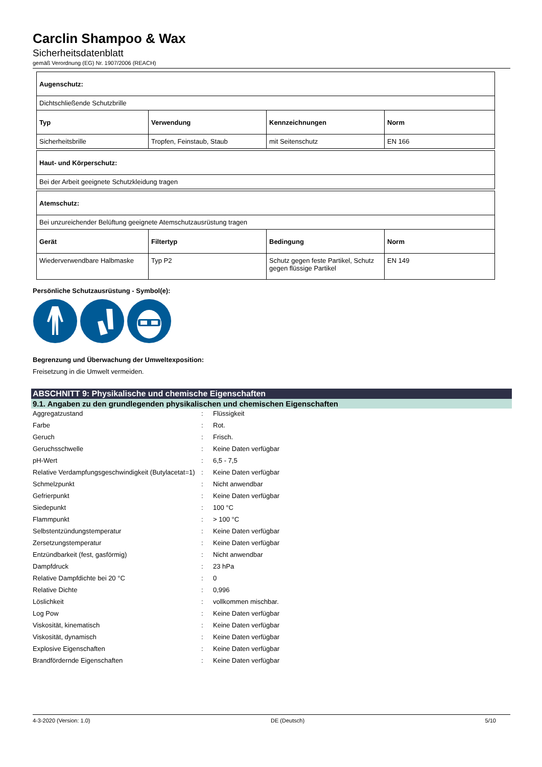Carclin Shampoo & Wax
Sicherheitsdatenblatt
gemäß Verordnung (EG) Nr. 1907/2006 (REACH)
| Augenschutz: | | | |
| Dichtschließende Schutzbrille | | | |
| Typ | Verwendung | Kennzeichnungen | Norm |
| Sicherheitsbrille | Tropfen, Feinstaub, Staub | mit Seitenschutz | EN 166 |
| Haut- und Körperschutz: |
| Bei der Arbeit geeignete Schutzkleidung tragen |
| Atemschutz: | | | |
| Bei unzureichender Belüftung geeignete Atemschutzausrüstung tragen | | | |
| Gerät | Filtertyp | Bedingung | Norm |
| Wiederverwendbare Halbmaske | Typ P2 | Schutz gegen feste Partikel, Schutz gegen flüssige Partikel | EN 149 |
Persönliche Schutzausrüstung - Symbol(e):
Begrenzung und Überwachung der Umweltexposition:
Freisetzung in die Umwelt vermeiden.
ABSCHNITT 9: Physikalische und chemische Eigenschaften
9.1. Angaben zu den grundlegenden physikalischen und chemischen Eigenschaften
| Aggregatzustand | : | Flüssigkeit |
| Farbe | : | Rot. |
| Geruch | : | Frisch. |
| Geruchsschwelle | : | Keine Daten verfügbar |
| pH-Wert | : | 6,5 - 7,5 |
| Relative Verdampfungsgeschwindigkeit (Butylacetat=1) | : | Keine Daten verfügbar |
| Schmelzpunkt | : | Nicht anwendbar |
| Gefrierpunkt | : | Keine Daten verfügbar |
| Siedepunkt | : | 100 °C |
| Flammpunkt | : | > 100 °C |
| Selbstentzündungstemperatur | : | Keine Daten verfügbar |
| Zersetzungstemperatur | : | Keine Daten verfügbar |
| Entzündbarkeit (fest, gasförmig) | : | Nicht anwendbar |
| Dampfdruck | : | 23 hPa |
| Relative Dampfdichte bei 20 °C | : | 0 |
| Relative Dichte | : | 0,996 |
| Löslichkeit | : | vollkommen mischbar. |
| Log Pow | : | Keine Daten verfügbar |
| Viskosität, kinematisch | : | Keine Daten verfügbar |
| Viskosität, dynamisch | : | Keine Daten verfügbar |
| Explosive Eigenschaften | : | Keine Daten verfügbar |
| Brandfördernde Eigenschaften | : | Keine Daten verfügbar |
4-3-2020 (Version: 1.0) DE (Deutsch) 5/10